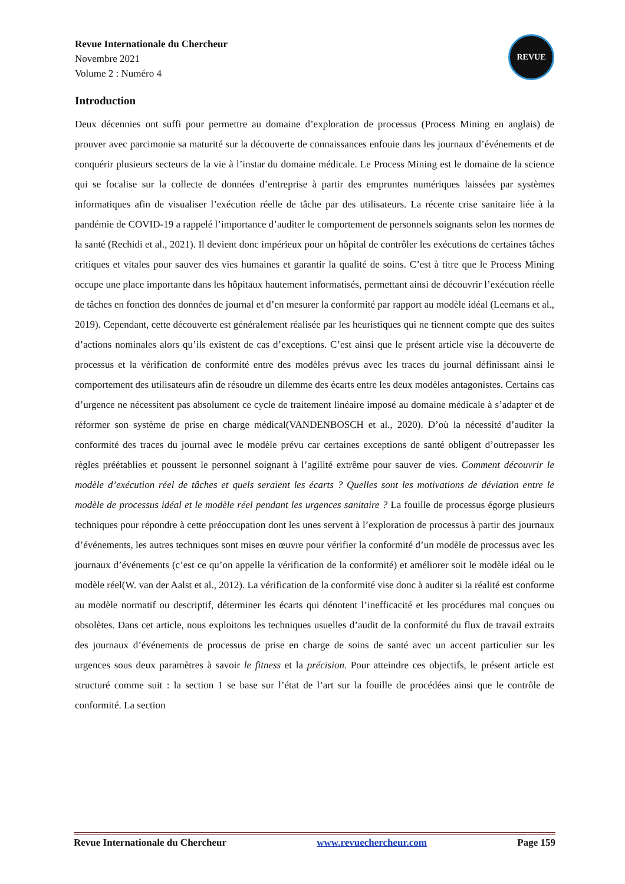Revue Internationale du Chercheur
Novembre 2021
Volume 2 : Numéro 4
REVUE
Introduction
Deux décennies ont suffi pour permettre au domaine d’exploration de processus (Process Mining en anglais) de prouver avec parcimonie sa maturité sur la découverte de connaissances enfouie dans les journaux d’événements et de conquérir plusieurs secteurs de la vie à l’instar du domaine médicale. Le Process Mining est le domaine de la science qui se focalise sur la collecte de données d’entreprise à partir des empruntes numériques laissées par systèmes informatiques afin de visualiser l’exécution réelle de tâche par des utilisateurs. La récente crise sanitaire liée à la pandémie de COVID-19 a rappelé l’importance d’auditer le comportement de personnels soignants selon les normes de la santé (Rechidi et al., 2021). Il devient donc impérieux pour un hôpital de contrôler les exécutions de certaines tâches critiques et vitales pour sauver des vies humaines et garantir la qualité de soins. C’est à titre que le Process Mining occupe une place importante dans les hôpitaux hautement informatisés, permettant ainsi de découvrir l’exécution réelle de tâches en fonction des données de journal et d’en mesurer la conformité par rapport au modèle idéal (Leemans et al., 2019). Cependant, cette découverte est généralement réalisée par les heuristiques qui ne tiennent compte que des suites d’actions nominales alors qu’ils existent de cas d’exceptions. C’est ainsi que le présent article vise la découverte de processus et la vérification de conformité entre des modèles prévus avec les traces du journal définissant ainsi le comportement des utilisateurs afin de résoudre un dilemme des écarts entre les deux modèles antagonistes. Certains cas d’urgence ne nécessitent pas absolument ce cycle de traitement linéaire imposé au domaine médicale à s’adapter et de réformer son système de prise en charge médical(VANDENBOSCH et al., 2020). D’où la nécessité d’auditer la conformité des traces du journal avec le modèle prévu car certaines exceptions de santé obligent d’outrepasser les règles préétablies et poussent le personnel soignant à l’agilité extrême pour sauver de vies. Comment découvrir le modèle d’exécution réel de tâches et quels seraient les écarts ? Quelles sont les motivations de déviation entre le modèle de processus idéal et le modèle réel pendant les urgences sanitaire ? La fouille de processus égorge plusieurs techniques pour répondre à cette préoccupation dont les unes servent à l’exploration de processus à partir des journaux d’événements, les autres techniques sont mises en œuvre pour vérifier la conformité d’un modèle de processus avec les journaux d’événements (c’est ce qu’on appelle la vérification de la conformité) et améliorer soit le modèle idéal ou le modèle réel(W. van der Aalst et al., 2012). La vérification de la conformité vise donc à auditer si la réalité est conforme au modèle normatif ou descriptif, déterminer les écarts qui dénotent l’inefficacité et les procédures mal conçues ou obsolètes. Dans cet article, nous exploitons les techniques usuelles d’audit de la conformité du flux de travail extraits des journaux d’événements de processus de prise en charge de soins de santé avec un accent particulier sur les urgences sous deux paramètres à savoir le fitness et la précision. Pour atteindre ces objectifs, le présent article est structuré comme suit : la section 1 se base sur l’état de l’art sur la fouille de procédées ainsi que le contrôle de conformité. La section
Revue Internationale du Chercheur www.revuechercheur.com Page 159